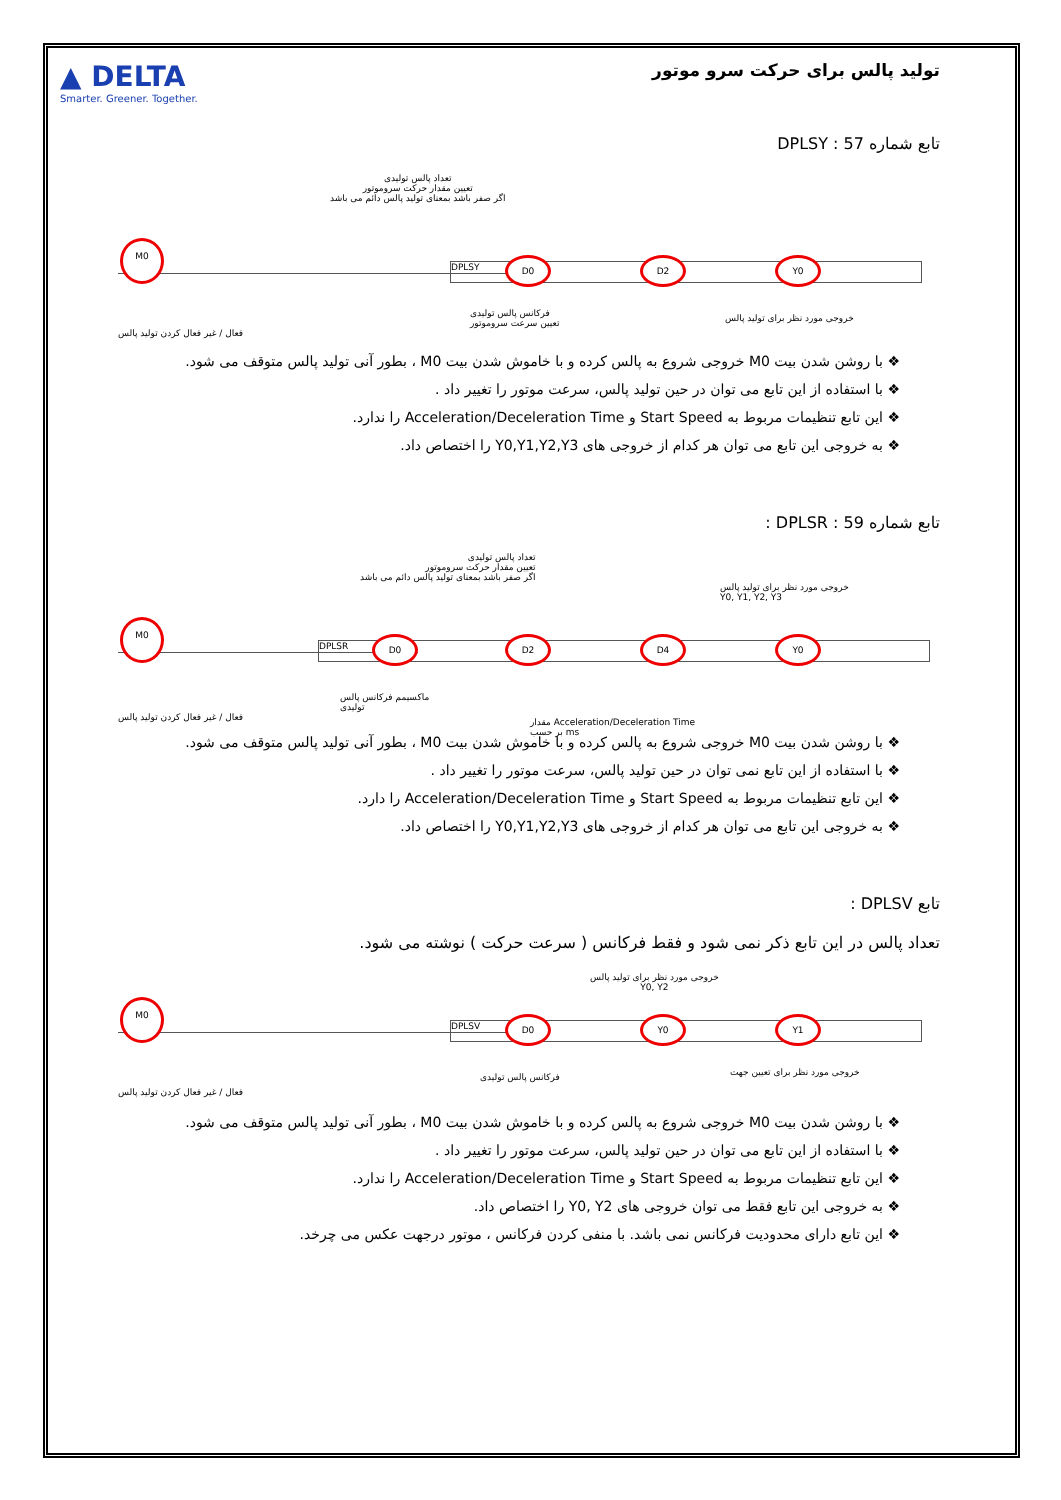▲ DELTA
Smarter. Greener. Together.
تولید پالس برای حرکت سرو موتور
تابع شماره 57 : DPLSY
تعداد پالس تولیدی
تعیین مقدار حرکت سروموتور
اگر صفر باشد بمعنای تولید پالس دائم می باشد
DPLSY
M0
D0 D2 Y0
فعال / غیر فعال کردن تولید پالس
فرکانس پالس تولیدی
تعیین سرعت سروموتور
خروجی مورد نظر برای تولید پالس
با روشن شدن بیت M0 خروجی شروع به پالس کرده و با خاموش شدن بیت M0 ، بطور آنی تولید پالس متوقف می شود.
با استفاده از این تابع می توان در حین تولید پالس، سرعت موتور را تغییر داد .
این تابع تنظیمات مربوط به Start Speed و Acceleration/Deceleration Time را ندارد.
به خروجی این تابع می توان هر کدام از خروجی های Y0,Y1,Y2,Y3 را اختصاص داد.
تابع شماره 59 : DPLSR :
تعداد پالس تولیدی
تعیین مقدار حرکت سروموتور
اگر صفر باشد بمعنای تولید پالس دائم می باشد
خروجی مورد نظر برای تولید پالس
Y0, Y1, Y2, Y3
DPLSR
M0
D0 D2 D4 Y0
فعال / غیر فعال کردن تولید پالس
ماکسیمم فرکانس پالس
تولیدی
مقدار Acceleration/Deceleration Time
بر حسب ms
با روشن شدن بیت M0 خروجی شروع به پالس کرده و با خاموش شدن بیت M0 ، بطور آنی تولید پالس متوقف می شود.
با استفاده از این تابع نمی توان در حین تولید پالس، سرعت موتور را تغییر داد .
این تابع تنظیمات مربوط به Start Speed و Acceleration/Deceleration Time را دارد.
به خروجی این تابع می توان هر کدام از خروجی های Y0,Y1,Y2,Y3 را اختصاص داد.
تابع DPLSV :
تعداد پالس در این تابع ذکر نمی شود و فقط فرکانس ( سرعت حرکت ) نوشته می شود.
خروجی مورد نظر برای تولید پالس
Y0, Y2
DPLSV
M0
D0 Y0 Y1
فعال / غیر فعال کردن تولید پالس
فرکانس پالس تولیدی خروجی مورد نظر برای تعیین جهت
با روشن شدن بیت M0 خروجی شروع به پالس کرده و با خاموش شدن بیت M0 ، بطور آنی تولید پالس متوقف می شود.
با استفاده از این تابع می توان در حین تولید پالس، سرعت موتور را تغییر داد .
این تابع تنظیمات مربوط به Start Speed و Acceleration/Deceleration Time را ندارد.
به خروجی این تابع فقط می توان خروجی های Y0, Y2 را اختصاص داد.
این تابع دارای محدودیت فرکانس نمی باشد. با منفی کردن فرکانس ، موتور درجهت عکس می چرخد.